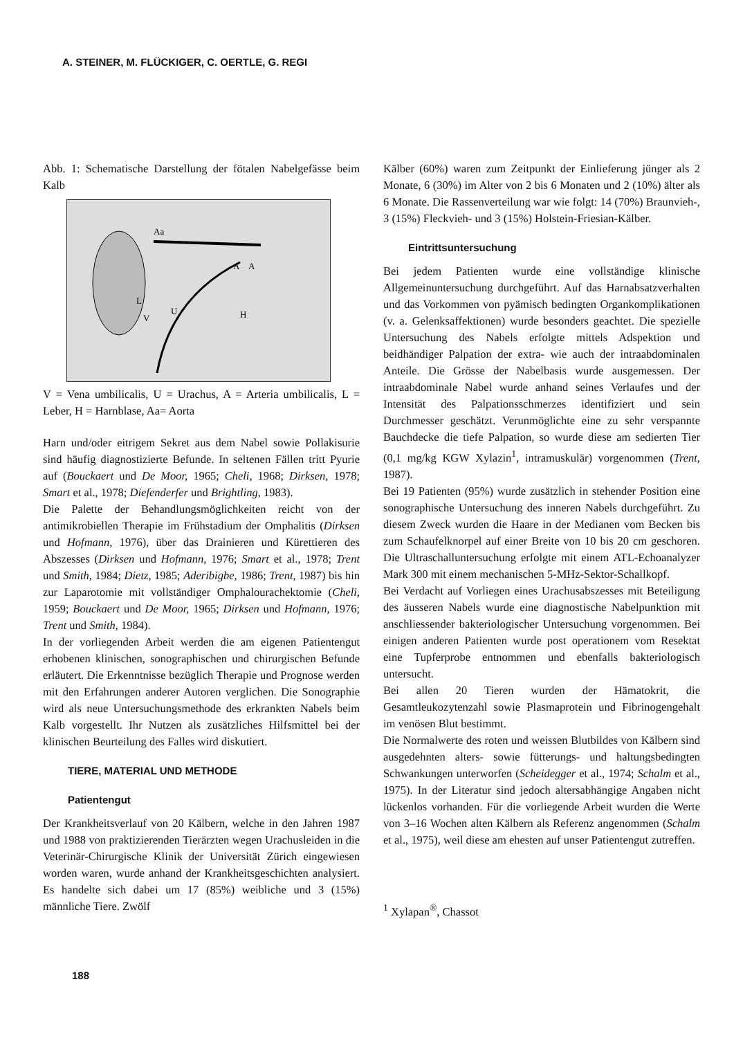A. STEINER, M. FLÜCKIGER, C. OERTLE, G. REGI
Abb. 1: Schematische Darstellung der fötalen Nabelgefässe beim Kalb
Aa
A
A
L
V
U
H
V = Vena umbilicalis, U = Urachus, A = Arteria umbilicalis, L = Leber, H = Harnblase, Aa= Aorta
Harn und/oder eitrigem Sekret aus dem Nabel sowie Pollakisurie sind häufig diagnostizierte Befunde. In seltenen Fällen tritt Pyurie auf (Bouckaert und De Moor, 1965; Cheli, 1968; Dirksen, 1978; Smart et al., 1978; Diefenderfer und Brightling, 1983).
Die Palette der Behandlungsmöglichkeiten reicht von der antimikrobiellen Therapie im Frühstadium der Omphalitis (Dirksen und Hofmann, 1976), über das Drainieren und Kürettieren des Abszesses (Dirksen und Hofmann, 1976; Smart et al., 1978; Trent und Smith, 1984; Dietz, 1985; Aderibigbe, 1986; Trent, 1987) bis hin zur Laparotomie mit vollständiger Omphalourachektomie (Cheli, 1959; Bouckaert und De Moor, 1965; Dirksen und Hofmann, 1976; Trent und Smith, 1984).
In der vorliegenden Arbeit werden die am eigenen Patientengut erhobenen klinischen, sonographischen und chirurgischen Befunde erläutert. Die Erkenntnisse bezüglich Therapie und Prognose werden mit den Erfahrungen anderer Autoren verglichen. Die Sonographie wird als neue Untersuchungsmethode des erkrankten Nabels beim Kalb vorgestellt. Ihr Nutzen als zusätzliches Hilfsmittel bei der klinischen Beurteilung des Falles wird diskutiert.
TIERE, MATERIAL UND METHODE
Patientengut
Der Krankheitsverlauf von 20 Kälbern, welche in den Jahren 1987 und 1988 von praktizierenden Tierärzten wegen Urachusleiden in die Veterinär-Chirurgische Klinik der Universität Zürich eingewiesen worden waren, wurde anhand der Krankheitsgeschichten analysiert. Es handelte sich dabei um 17 (85%) weibliche und 3 (15%) männliche Tiere. Zwölf
Kälber (60%) waren zum Zeitpunkt der Einlieferung jünger als 2 Monate, 6 (30%) im Alter von 2 bis 6 Monaten und 2 (10%) älter als 6 Monate. Die Rassenverteilung war wie folgt: 14 (70%) Braunvieh-, 3 (15%) Fleckvieh- und 3 (15%) Holstein-Friesian-Kälber.
Eintrittsuntersuchung
Bei jedem Patienten wurde eine vollständige klinische Allgemeinuntersuchung durchgeführt. Auf das Harnabsatzverhalten und das Vorkommen von pyämisch bedingten Organkomplikationen (v. a. Gelenksaffektionen) wurde besonders geachtet. Die spezielle Untersuchung des Nabels erfolgte mittels Adspektion und beidhändiger Palpation der extra- wie auch der intraabdominalen Anteile. Die Grösse der Nabelbasis wurde ausgemessen. Der intraabdominale Nabel wurde anhand seines Verlaufes und der Intensität des Palpationsschmerzes identifiziert und sein Durchmesser geschätzt. Verunmöglichte eine zu sehr verspannte Bauchdecke die tiefe Palpation, so wurde diese am sedierten Tier (0,1 mg/kg KGW Xylazin<sup>1</sup>, intramuskulär) vorgenommen (Trent, 1987).
Bei 19 Patienten (95%) wurde zusätzlich in stehender Position eine sonographische Untersuchung des inneren Nabels durchgeführt. Zu diesem Zweck wurden die Haare in der Medianen vom Becken bis zum Schaufelknorpel auf einer Breite von 10 bis 20 cm geschoren. Die Ultraschalluntersuchung erfolgte mit einem ATL-Echoanalyzer Mark 300 mit einem mechanischen 5-MHz-Sektor-Schallkopf.
Bei Verdacht auf Vorliegen eines Urachusabszesses mit Beteiligung des äusseren Nabels wurde eine diagnostische Nabelpunktion mit anschliessender bakteriologischer Untersuchung vorgenommen. Bei einigen anderen Patienten wurde post operationem vom Resektat eine Tupferprobe entnommen und ebenfalls bakteriologisch untersucht.
Bei allen 20 Tieren wurden der Hämatokrit, die Gesamtleukozytenzahl sowie Plasmaprotein und Fibrinogengehalt im venösen Blut bestimmt.
Die Normalwerte des roten und weissen Blutbildes von Kälbern sind ausgedehnten alters- sowie fütterungs- und haltungsbedingten Schwankungen unterworfen (Scheidegger et al., 1974; Schalm et al., 1975). In der Literatur sind jedoch altersabhängige Angaben nicht lückenlos vorhanden. Für die vorliegende Arbeit wurden die Werte von 3–16 Wochen alten Kälbern als Referenz angenommen (Schalm et al., 1975), weil diese am ehesten auf unser Patientengut zutreffen.
<sup>1</sup> Xylapan<sup>®</sup>, Chassot
188